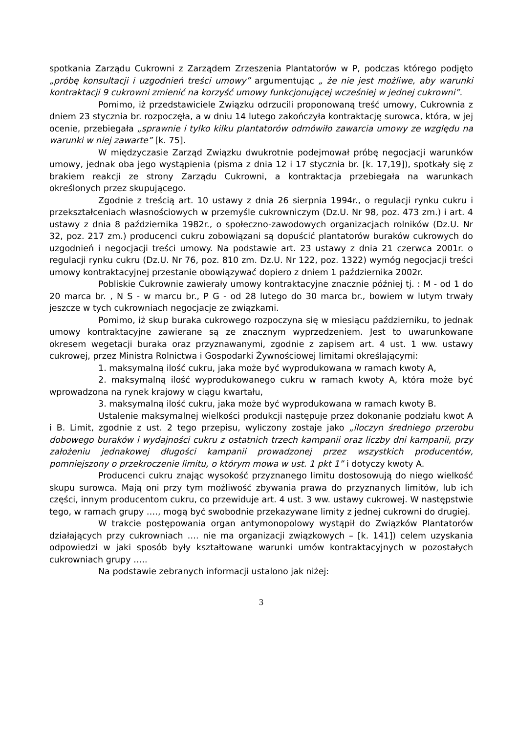spotkania Zarządu Cukrowni z Zarządem Zrzeszenia Plantatorów w P, podczas którego podjęto „próbę konsultacji i uzgodnień treści umowy” argumentując „ że nie jest możliwe, aby warunki kontraktacji 9 cukrowni zmienić na korzyść umowy funkcjonującej wcześniej w jednej cukrowni”.
Pomimo, iż przedstawiciele Związku odrzucili proponowaną treść umowy, Cukrownia z dniem 23 stycznia br. rozpoczęła, a w dniu 14 lutego zakończyła kontraktację surowca, która, w jej ocenie, przebiegała „sprawnie i tylko kilku plantatorów odmówiło zawarcia umowy ze względu na warunki w niej zawarte” [k. 75].
W międzyczasie Zarząd Związku dwukrotnie podejmował próbę negocjacji warunków umowy, jednak oba jego wystąpienia (pisma z dnia 12 i 17 stycznia br. [k. 17,19]), spotkały się z brakiem reakcji ze strony Zarządu Cukrowni, a kontraktacja przebiegała na warunkach określonych przez skupującego.
Zgodnie z treścią art. 10 ustawy z dnia 26 sierpnia 1994r., o regulacji rynku cukru i przekształceniach własnościowych w przemyśle cukrowniczym (Dz.U. Nr 98, poz. 473 zm.) i art. 4 ustawy z dnia 8 października 1982r., o społeczno-zawodowych organizacjach rolników (Dz.U. Nr 32, poz. 217 zm.) producenci cukru zobowiązani są dopuścić plantatorów buraków cukrowych do uzgodnień i negocjacji treści umowy. Na podstawie art. 23 ustawy z dnia 21 czerwca 2001r. o regulacji rynku cukru (Dz.U. Nr 76, poz. 810 zm. Dz.U. Nr 122, poz. 1322) wymóg negocjacji treści umowy kontraktacyjnej przestanie obowiązywać dopiero z dniem 1 października 2002r.
Pobliskie Cukrownie zawierały umowy kontraktacyjne znacznie później tj. : M - od 1 do 20 marca br. , N S - w marcu br., P G - od 28 lutego do 30 marca br., bowiem w lutym trwały jeszcze w tych cukrowniach negocjacje ze związkami.
Pomimo, iż skup buraka cukrowego rozpoczyna się w miesiącu październiku, to jednak umowy kontraktacyjne zawierane są ze znacznym wyprzedzeniem. Jest to uwarunkowane okresem wegetacji buraka oraz przyznawanymi, zgodnie z zapisem art. 4 ust. 1 ww. ustawy cukrowej, przez Ministra Rolnictwa i Gospodarki Żywnościowej limitami określającymi:
1. maksymalną ilość cukru, jaka może być wyprodukowana w ramach kwoty A,
2. maksymalną ilość wyprodukowanego cukru w ramach kwoty A, która może być wprowadzona na rynek krajowy w ciągu kwartału,
3. maksymalną ilość cukru, jaka może być wyprodukowana w ramach kwoty B.
Ustalenie maksymalnej wielkości produkcji następuje przez dokonanie podziału kwot A i B. Limit, zgodnie z ust. 2 tego przepisu, wyliczony zostaje jako „iloczyn średniego przerobu dobowego buraków i wydajności cukru z ostatnich trzech kampanii oraz liczby dni kampanii, przy założeniu jednakowej długości kampanii prowadzonej przez wszystkich producentów, pomniejszony o przekroczenie limitu, o którym mowa w ust. 1 pkt 1” i dotyczy kwoty A.
Producenci cukru znając wysokość przyznanego limitu dostosowują do niego wielkość skupu surowca. Mają oni przy tym możliwość zbywania prawa do przyznanych limitów, lub ich części, innym producentom cukru, co przewiduje art. 4 ust. 3 ww. ustawy cukrowej. W następstwie tego, w ramach grupy …., mogą być swobodnie przekazywane limity z jednej cukrowni do drugiej.
W trakcie postępowania organ antymonopolowy wystąpił do Związków Plantatorów działających przy cukrowniach …. nie ma organizacji związkowych – [k. 141]) celem uzyskania odpowiedzi w jaki sposób były kształtowane warunki umów kontraktacyjnych w pozostałych cukrowniach grupy …..
Na podstawie zebranych informacji ustalono jak niżej:
3